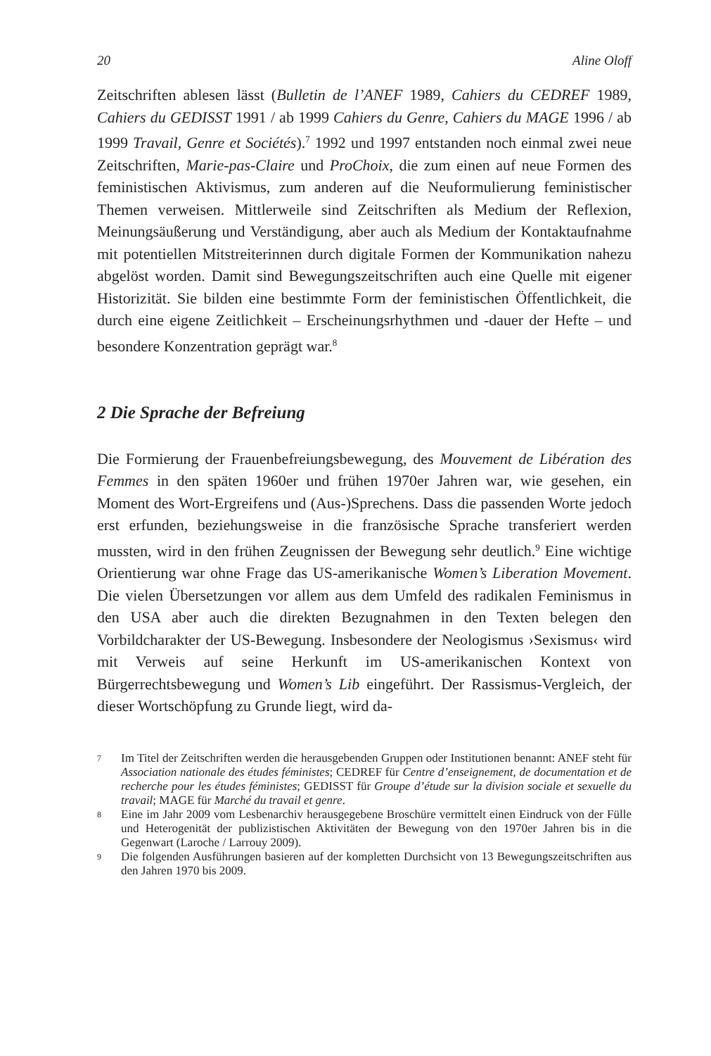20 Aline Oloff
Zeitschriften ablesen lässt (Bulletin de l’ANEF 1989, Cahiers du CEDREF 1989, Cahiers du GEDISST 1991 / ab 1999 Cahiers du Genre, Cahiers du MAGE 1996 / ab 1999 Travail, Genre et Sociétés).<sup>7</sup> 1992 und 1997 entstanden noch einmal zwei neue Zeitschriften, Marie-pas-Claire und ProChoix, die zum einen auf neue Formen des feministischen Aktivismus, zum anderen auf die Neuformulierung feministischer Themen verweisen. Mittlerweile sind Zeitschriften als Medium der Reflexion, Meinungsäußerung und Verständigung, aber auch als Medium der Kontaktaufnahme mit potentiellen Mitstreiterinnen durch digitale Formen der Kommunikation nahezu abgelöst worden. Damit sind Bewegungszeitschriften auch eine Quelle mit eigener Historizität. Sie bilden eine bestimmte Form der feministischen Öffentlichkeit, die durch eine eigene Zeitlichkeit – Erscheinungsrhythmen und -dauer der Hefte – und besondere Konzentration geprägt war.<sup>8</sup>
2 Die Sprache der Befreiung
Die Formierung der Frauenbefreiungsbewegung, des Mouvement de Libération des Femmes in den späten 1960er und frühen 1970er Jahren war, wie gesehen, ein Moment des Wort-Ergreifens und (Aus-)Sprechens. Dass die passenden Worte jedoch erst erfunden, beziehungsweise in die französische Sprache transferiert werden mussten, wird in den frühen Zeugnissen der Bewegung sehr deutlich.<sup>9</sup> Eine wichtige Orientierung war ohne Frage das US-amerikanische Women’s Liberation Movement. Die vielen Übersetzungen vor allem aus dem Umfeld des radikalen Feminismus in den USA aber auch die direkten Bezugnahmen in den Texten belegen den Vorbildcharakter der US-Bewegung. Insbesondere der Neologismus ›Sexismus‹ wird mit Verweis auf seine Herkunft im US-amerikanischen Kontext von Bürgerrechtsbewegung und Women’s Lib eingeführt. Der Rassismus-Vergleich, der dieser Wortschöpfung zu Grunde liegt, wird da-
7 Im Titel der Zeitschriften werden die herausgebenden Gruppen oder Institutionen benannt: ANEF steht für Association nationale des études féministes; CEDREF für Centre d’enseignement, de documentation et de recherche pour les études féministes; GEDISST für Groupe d’étude sur la division sociale et sexuelle du travail; MAGE für Marché du travail et genre.
8 Eine im Jahr 2009 vom Lesbenarchiv herausgegebene Broschüre vermittelt einen Eindruck von der Fülle und Heterogenität der publizistischen Aktivitäten der Bewegung von den 1970er Jahren bis in die Gegenwart (Laroche / Larrouy 2009).
9 Die folgenden Ausführungen basieren auf der kompletten Durchsicht von 13 Bewegungszeitschriften aus den Jahren 1970 bis 2009.